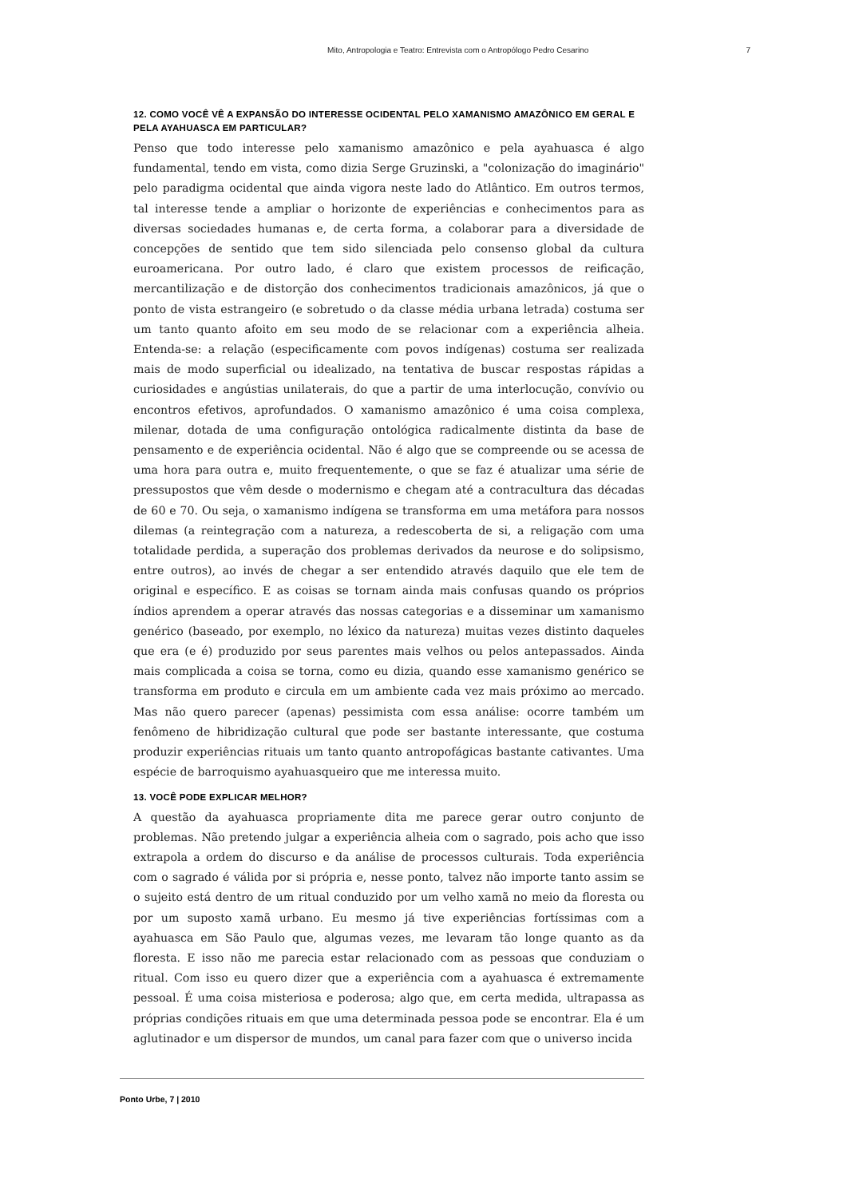Mito, Antropologia e Teatro: Entrevista com o Antropólogo Pedro Cesarino 7
12. COMO VOCÊ VÊ A EXPANSÃO DO INTERESSE OCIDENTAL PELO XAMANISMO AMAZÔNICO EM GERAL E PELA AYAHUASCA EM PARTICULAR?
Penso que todo interesse pelo xamanismo amazônico e pela ayahuasca é algo fundamental, tendo em vista, como dizia Serge Gruzinski, a "colonização do imaginário" pelo paradigma ocidental que ainda vigora neste lado do Atlântico. Em outros termos, tal interesse tende a ampliar o horizonte de experiências e conhecimentos para as diversas sociedades humanas e, de certa forma, a colaborar para a diversidade de concepções de sentido que tem sido silenciada pelo consenso global da cultura euroamericana. Por outro lado, é claro que existem processos de reificação, mercantilização e de distorção dos conhecimentos tradicionais amazônicos, já que o ponto de vista estrangeiro (e sobretudo o da classe média urbana letrada) costuma ser um tanto quanto afoito em seu modo de se relacionar com a experiência alheia. Entenda-se: a relação (especificamente com povos indígenas) costuma ser realizada mais de modo superficial ou idealizado, na tentativa de buscar respostas rápidas a curiosidades e angústias unilaterais, do que a partir de uma interlocução, convívio ou encontros efetivos, aprofundados. O xamanismo amazônico é uma coisa complexa, milenar, dotada de uma configuração ontológica radicalmente distinta da base de pensamento e de experiência ocidental. Não é algo que se compreende ou se acessa de uma hora para outra e, muito frequentemente, o que se faz é atualizar uma série de pressupostos que vêm desde o modernismo e chegam até a contracultura das décadas de 60 e 70. Ou seja, o xamanismo indígena se transforma em uma metáfora para nossos dilemas (a reintegração com a natureza, a redescoberta de si, a religação com uma totalidade perdida, a superação dos problemas derivados da neurose e do solipsismo, entre outros), ao invés de chegar a ser entendido através daquilo que ele tem de original e específico. E as coisas se tornam ainda mais confusas quando os próprios índios aprendem a operar através das nossas categorias e a disseminar um xamanismo genérico (baseado, por exemplo, no léxico da natureza) muitas vezes distinto daqueles que era (e é) produzido por seus parentes mais velhos ou pelos antepassados. Ainda mais complicada a coisa se torna, como eu dizia, quando esse xamanismo genérico se transforma em produto e circula em um ambiente cada vez mais próximo ao mercado. Mas não quero parecer (apenas) pessimista com essa análise: ocorre também um fenômeno de hibridização cultural que pode ser bastante interessante, que costuma produzir experiências rituais um tanto quanto antropofágicas bastante cativantes. Uma espécie de barroquismo ayahuasqueiro que me interessa muito.
13. VOCÊ PODE EXPLICAR MELHOR?
A questão da ayahuasca propriamente dita me parece gerar outro conjunto de problemas. Não pretendo julgar a experiência alheia com o sagrado, pois acho que isso extrapola a ordem do discurso e da análise de processos culturais. Toda experiência com o sagrado é válida por si própria e, nesse ponto, talvez não importe tanto assim se o sujeito está dentro de um ritual conduzido por um velho xamã no meio da floresta ou por um suposto xamã urbano. Eu mesmo já tive experiências fortíssimas com a ayahuasca em São Paulo que, algumas vezes, me levaram tão longe quanto as da floresta. E isso não me parecia estar relacionado com as pessoas que conduziam o ritual. Com isso eu quero dizer que a experiência com a ayahuasca é extremamente pessoal. É uma coisa misteriosa e poderosa; algo que, em certa medida, ultrapassa as próprias condições rituais em que uma determinada pessoa pode se encontrar. Ela é um aglutinador e um dispersor de mundos, um canal para fazer com que o universo incida
Ponto Urbe, 7 | 2010